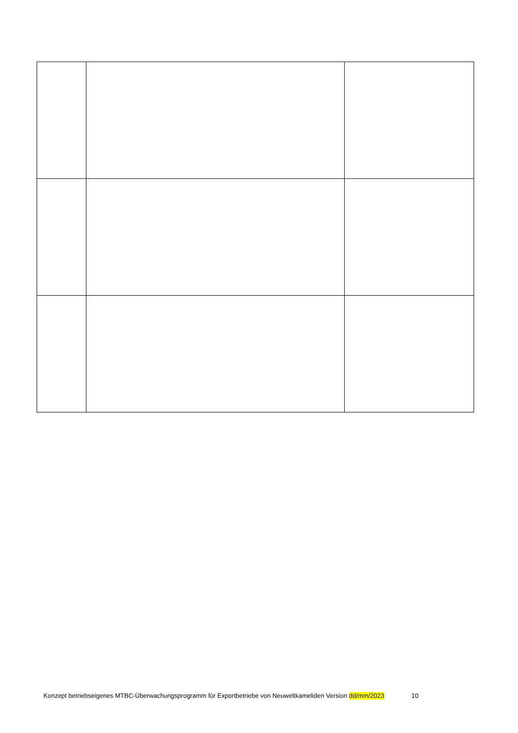Konzept betriebseigenes MTBC-Überwachungsprogramm für Exportbetriebe von Neuweltkameliden Version dd/mm/2023 10